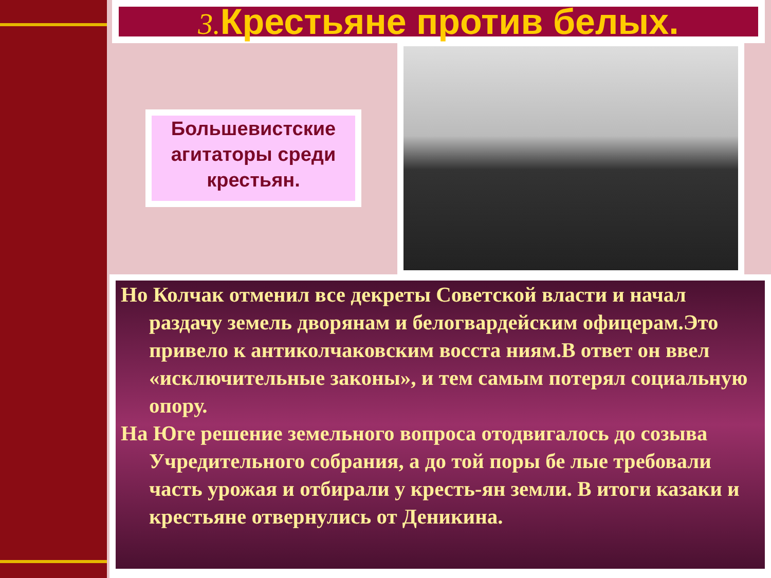3. Крестьяне против белых.
Большевистские агитаторы среди крестьян.
Но Колчак отменил все декреты Советской власти и начал раздачу земель дворянам и белогвардейским офицерам.Это привело к антиколчаковским восста ниям.В ответ он ввел «исключительные законы», и тем самым потерял социальную опору.
На Юге решение земельного вопроса отодвигалось до созыва Учредительного собрания, а до той поры бе лые требовали часть урожая и отбирали у кресть-ян земли. В итоги казаки и крестьяне отвернулись от Деникина.